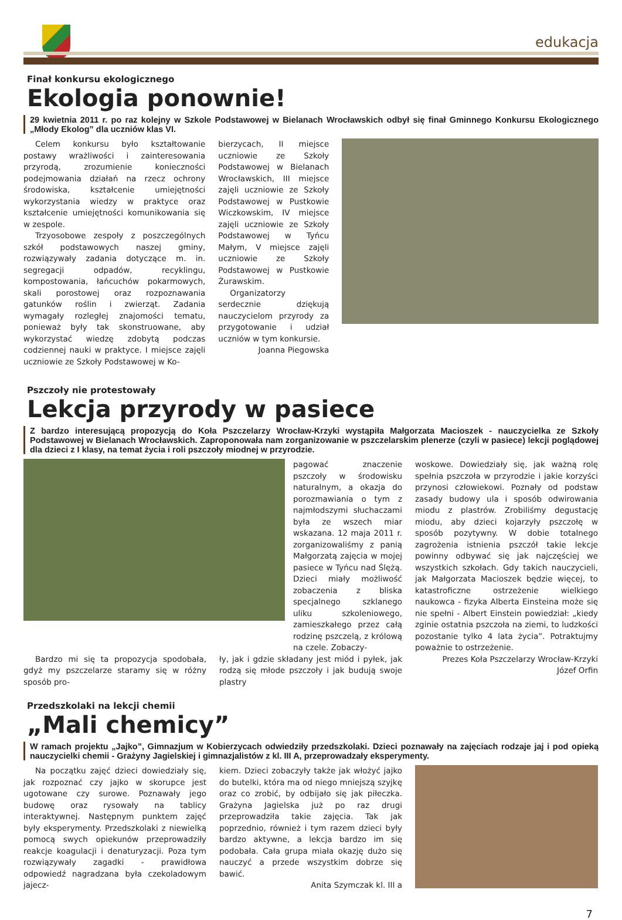edukacja
Finał konkursu ekologicznego
Ekologia ponownie!
29 kwietnia 2011 r. po raz kolejny w Szkole Podstawowej w Bielanach Wrocławskich odbył się finał Gminnego Konkursu Ekologicznego „Młody Ekolog” dla uczniów klas VI.
Celem konkursu było kształtowanie postawy wrażliwości i zainteresowania przyrodą, zrozumienie konieczności podejmowania działań na rzecz ochrony środowiska, kształcenie umiejętności wykorzystania wiedzy w praktyce oraz kształcenie umiejętności komunikowania się w zespole.
Trzyosobowe zespoły z poszczególnych szkół podstawowych naszej gminy, rozwiązywały zadania dotyczące m. in. segregacji odpadów, recyklingu, kompostowania, łańcuchów pokarmowych, skali porostowej oraz rozpoznawania gatunków roślin i zwierząt. Zadania wymagały rozległej znajomości tematu, ponieważ były tak skonstruowane, aby wykorzystać wiedzę zdobytą podczas codziennej nauki w praktyce. I miejsce zajęli uczniowie ze Szkoły Podstawowej w Ko-
bierzycach, II miejsce uczniowie ze Szkoły Podstawowej w Bielanach Wrocławskich, III miejsce zajęli uczniowie ze Szkoły Podstawowej w Pustkowie Wiczkowskim, IV miejsce zajęli uczniowie ze Szkoły Podstawowej w Tyńcu Małym, V miejsce zajęli uczniowie ze Szkoły Podstawowej w Pustkowie Żurawskim.
Organizatorzy serdecznie dziękują nauczycielom przyrody za przygotowanie i udział uczniów w tym konkursie.
Joanna Piegowska
Pszczoły nie protestowały
Lekcja przyrody w pasiece
Z bardzo interesującą propozycją do Koła Pszczelarzy Wrocław-Krzyki wystąpiła Małgorzata Macioszek - nauczycielka ze Szkoły Podstawowej w Bielanach Wrocławskich. Zaproponowała nam zorganizowanie w pszczelarskim plenerze (czyli w pasiece) lekcji poglądowej dla dzieci z I klasy, na temat życia i roli pszczoły miodnej w przyrodzie.
pagować znaczenie pszczoły w środowisku naturalnym, a okazja do porozmawiania o tym z najmłodszymi słuchaczami była ze wszech miar wskazana. 12 maja 2011 r. zorganizowaliśmy z panią Małgorzatą zajęcia w mojej pasiece w Tyńcu nad Ślężą. Dzieci miały możliwość zobaczenia z bliska specjalnego szklanego uliku szkoleniowego, zamieszkałego przez całą rodzinę pszczelą, z królową na czele. Zobaczy-
Bardzo mi się ta propozycja spodobała, gdyż my pszczelarze staramy się w różny sposób pro-
ły, jak i gdzie składany jest miód i pyłek, jak rodzą się młode pszczoły i jak budują swoje plastry
woskowe. Dowiedziały się, jak ważną rolę spełnia pszczoła w przyrodzie i jakie korzyści przynosi człowiekowi. Poznały od podstaw zasady budowy ula i sposób odwirowania miodu z plastrów. Zrobiliśmy degustację miodu, aby dzieci kojarzyły pszczołę w sposób pozytywny. W dobie totalnego zagrożenia istnienia pszczół takie lekcje powinny odbywać się jak najczęściej we wszystkich szkołach. Gdy takich nauczycieli, jak Małgorzata Macioszek będzie więcej, to katastroficzne ostrzeżenie wielkiego naukowca - fizyka Alberta Einsteina może się nie spełni - Albert Einstein powiedział: „kiedy zginie ostatnia pszczoła na ziemi, to ludzkości pozostanie tylko 4 lata życia”. Potraktujmy poważnie to ostrzeżenie.
Prezes Koła Pszczelarzy Wrocław-Krzyki
Józef Orfin
Przedszkolaki na lekcji chemii
„Mali chemicy”
W ramach projektu „Jajko”, Gimnazjum w Kobierzycach odwiedziły przedszkolaki. Dzieci poznawały na zajęciach rodzaje jaj i pod opieką nauczycielki chemii - Grażyny Jagielskiej i gimnazjalistów z kl. III A, przeprowadzały eksperymenty.
Na początku zajęć dzieci dowiedziały się, jak rozpoznać czy jajko w skorupce jest ugotowane czy surowe. Poznawały jego budowę oraz rysowały na tablicy interaktywnej. Następnym punktem zajęć były eksperymenty. Przedszkolaki z niewielką pomocą swych opiekunów przeprowadziły reakcje koagulacji i denaturyzacji. Poza tym rozwiązywały zagadki - prawidłowa odpowiedź nagradzana była czekoladowym jajecz-
kiem. Dzieci zobaczyły także jak włożyć jajko do butelki, która ma od niego mniejszą szyjkę oraz co zrobić, by odbijało się jak piłeczka. Grażyna Jagielska już po raz drugi przeprowadziła takie zajęcia. Tak jak poprzednio, również i tym razem dzieci były bardzo aktywne, a lekcja bardzo im się podobała. Cała grupa miała okazję dużo się nauczyć a przede wszystkim dobrze się bawić.
Anita Szymczak kl. III a
7